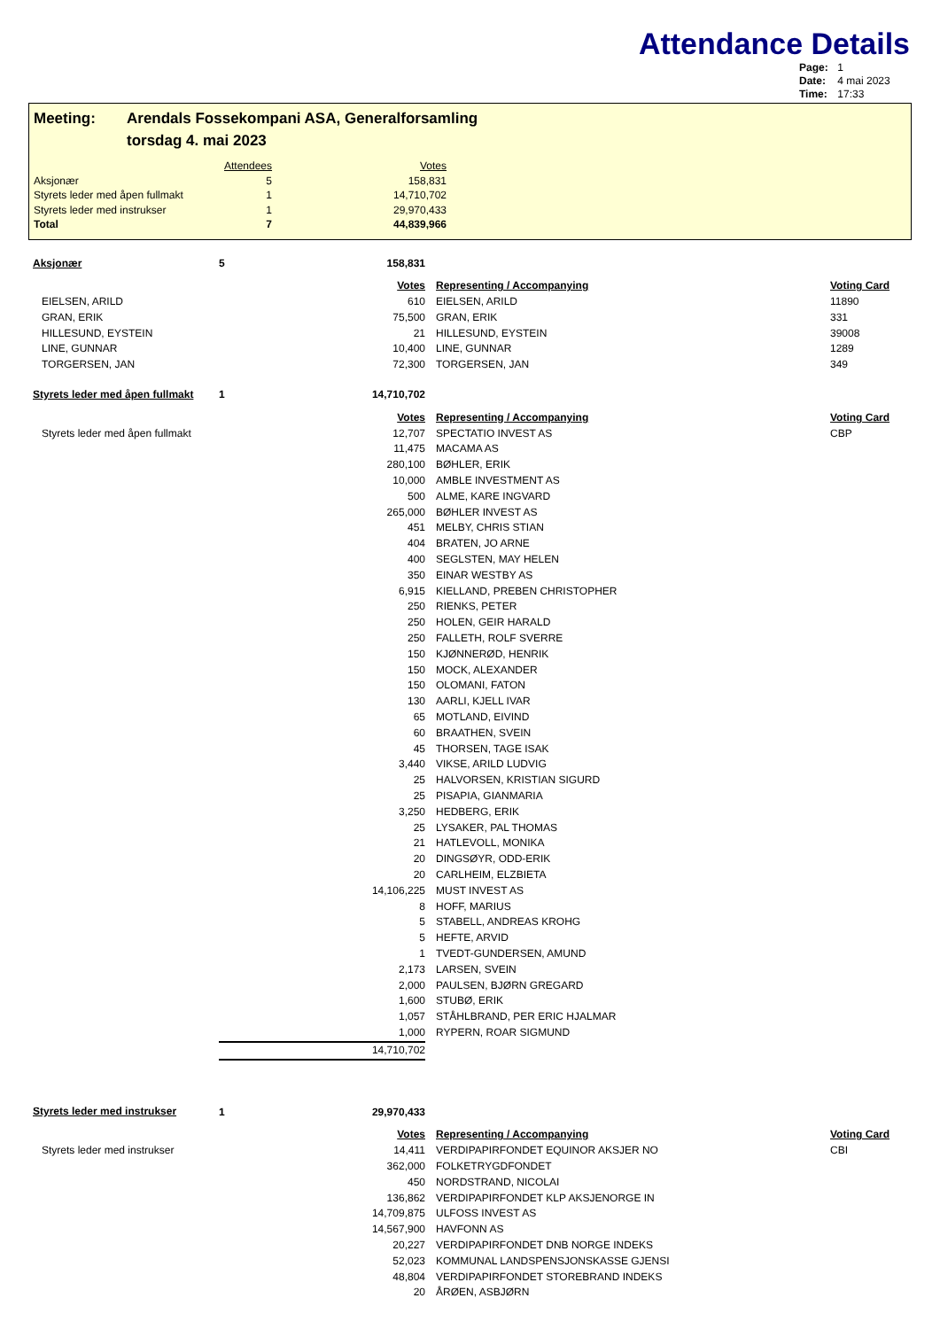Attendance Details
Page: 1
Date: 4 mai 2023
Time: 17:33
Meeting: Arendals Fossekompani ASA, Generalforsamling
torsdag 4. mai 2023
| | Attendees | Votes |
| --- | --- | --- |
| Aksjonær | 5 | 158,831 |
| Styrets leder med åpen fullmakt | 1 | 14,710,702 |
| Styrets leder med instrukser | 1 | 29,970,433 |
| Total | 7 | 44,839,966 |
| Aksjonær | 5 | 158,831 | | | |
| Votes | | | | Representing / Accompanying | Voting Card |
| EIELSEN, ARILD | | 610 | | EIELSEN, ARILD | 11890 |
| GRAN, ERIK | | 75,500 | | GRAN, ERIK | 331 |
| HILLESUND, EYSTEIN | | 21 | | HILLESUND, EYSTEIN | 39008 |
| LINE, GUNNAR | | 10,400 | | LINE, GUNNAR | 1289 |
| TORGERSEN, JAN | | 72,300 | | TORGERSEN, JAN | 349 |
| Styrets leder med åpen fullmakt | 1 | 14,710,702 | | | |
| Votes | | | | Representing / Accompanying | Voting Card |
| Styrets leder med åpen fullmakt | | 12,707 | | SPECTATIO INVEST AS | CBP |
| | | 11,475 | | MACAMA AS | |
| | | 280,100 | | BØHLER, ERIK | |
| | | 10,000 | | AMBLE INVESTMENT AS | |
| | | 500 | | ALME, KARE INGVARD | |
| | | 265,000 | | BØHLER INVEST AS | |
| | | 451 | | MELBY, CHRIS STIAN | |
| | | 404 | | BRATEN, JO ARNE | |
| | | 400 | | SEGLSTEN, MAY HELEN | |
| | | 350 | | EINAR WESTBY AS | |
| | | 6,915 | | KIELLAND, PREBEN CHRISTOPHER | |
| | | 250 | | RIENKS, PETER | |
| | | 250 | | HOLEN, GEIR HARALD | |
| | | 250 | | FALLETH, ROLF SVERRE | |
| | | 150 | | KJØNNERØD, HENRIK | |
| | | 150 | | MOCK, ALEXANDER | |
| | | 150 | | OLOMANI, FATON | |
| | | 130 | | AARLI, KJELL IVAR | |
| | | 65 | | MOTLAND, EIVIND | |
| | | 60 | | BRAATHEN, SVEIN | |
| | | 45 | | THORSEN, TAGE ISAK | |
| | | 3,440 | | VIKSE, ARILD LUDVIG | |
| | | 25 | | HALVORSEN, KRISTIAN SIGURD | |
| | | 25 | | PISAPIA, GIANMARIA | |
| | | 3,250 | | HEDBERG, ERIK | |
| | | 25 | | LYSAKER, PAL THOMAS | |
| | | 21 | | HATLEVOLL, MONIKA | |
| | | 20 | | DINGSØYR, ODD-ERIK | |
| | | 20 | | CARLHEIM, ELZBIETA | |
| | | 14,106,225 | | MUST INVEST AS | |
| | | 8 | | HOFF, MARIUS | |
| | | 5 | | STABELL, ANDREAS KROHG | |
| | | 5 | | HEFTE, ARVID | |
| | | 1 | | TVEDT-GUNDERSEN, AMUND | |
| | | 2,173 | | LARSEN, SVEIN | |
| | | 2,000 | | PAULSEN, BJØRN GREGARD | |
| | | 1,600 | | STUBØ, ERIK | |
| | | 1,057 | | STÅHLBRAND, PER ERIC HJALMAR | |
| | | 1,000 | | RYPERN, ROAR SIGMUND | |
| | | 14,710,702 | | | |
| Styrets leder med instrukser | 1 | 29,970,433 | | | |
| Votes | | | | Representing / Accompanying | Voting Card |
| Styrets leder med instrukser | | 14,411 | | VERDIPAPIRFONDET EQUINOR AKSJER NO | CBI |
| | | 362,000 | | FOLKETRYGDFONDET | |
| | | 450 | | NORDSTRAND, NICOLAI | |
| | | 136,862 | | VERDIPAPIRFONDET KLP AKSJENORGE IN | |
| | | 14,709,875 | | ULFOSS INVEST AS | |
| | | 14,567,900 | | HAVFONN AS | |
| | | 20,227 | | VERDIPAPIRFONDET DNB NORGE INDEKS | |
| | | 52,023 | | KOMMUNAL LANDSPENSJONSKASSE GJENSI | |
| | | 48,804 | | VERDIPAPIRFONDET STOREBRAND INDEKS | |
| | | 20 | | ÅRØEN, ASBJØRN | |